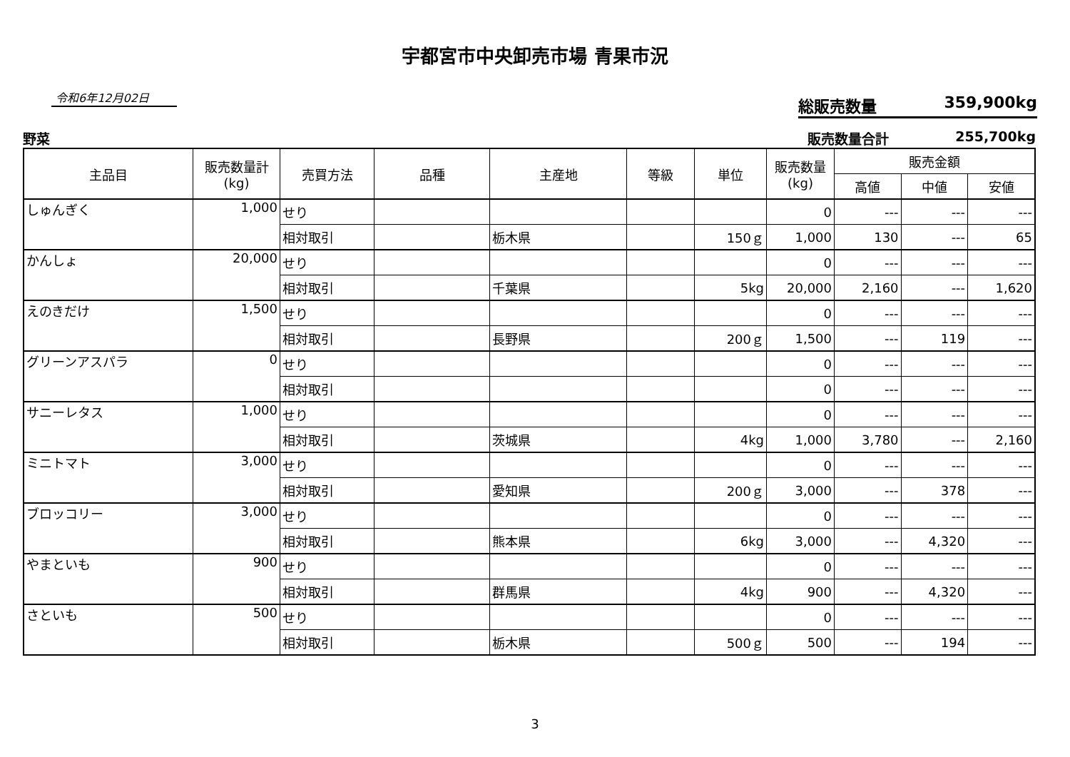宇都宮市中央卸売市場 青果市況
令和6年12月02日
総販売数量 359,900kg
野菜 販売数量合計 255,700kg
| 主品目 | 販売数量計 (kg) | 売買方法 | 品種 | 主産地 | 等級 | 単位 | 販売数量 (kg) | 販売金額 | | |
| --- | --- | --- | --- | --- | --- | --- | --- | --- | --- | --- |
| | | | | | | | | 高値 | 中値 | 安値 |
| しゅんぎく | 1,000 | せり | | | | | 0 | --- | --- | --- |
| | | 相対取引 | | 栃木県 | | 150ｇ | 1,000 | 130 | --- | 65 |
| かんしょ | 20,000 | せり | | | | | 0 | --- | --- | --- |
| | | 相対取引 | | 千葉県 | | 5kg | 20,000 | 2,160 | --- | 1,620 |
| えのきだけ | 1,500 | せり | | | | | 0 | --- | --- | --- |
| | | 相対取引 | | 長野県 | | 200ｇ | 1,500 | --- | 119 | --- |
| グリーンアスパラ | 0 | せり | | | | | 0 | --- | --- | --- |
| | | 相対取引 | | | | | 0 | --- | --- | --- |
| サニーレタス | 1,000 | せり | | | | | 0 | --- | --- | --- |
| | | 相対取引 | | 茨城県 | | 4kg | 1,000 | 3,780 | --- | 2,160 |
| ミニトマト | 3,000 | せり | | | | | 0 | --- | --- | --- |
| | | 相対取引 | | 愛知県 | | 200ｇ | 3,000 | --- | 378 | --- |
| ブロッコリー | 3,000 | せり | | | | | 0 | --- | --- | --- |
| | | 相対取引 | | 熊本県 | | 6kg | 3,000 | --- | 4,320 | --- |
| やまといも | 900 | せり | | | | | 0 | --- | --- | --- |
| | | 相対取引 | | 群馬県 | | 4kg | 900 | --- | 4,320 | --- |
| さといも | 500 | せり | | | | | 0 | --- | --- | --- |
| | | 相対取引 | | 栃木県 | | 500ｇ | 500 | --- | 194 | --- |
3